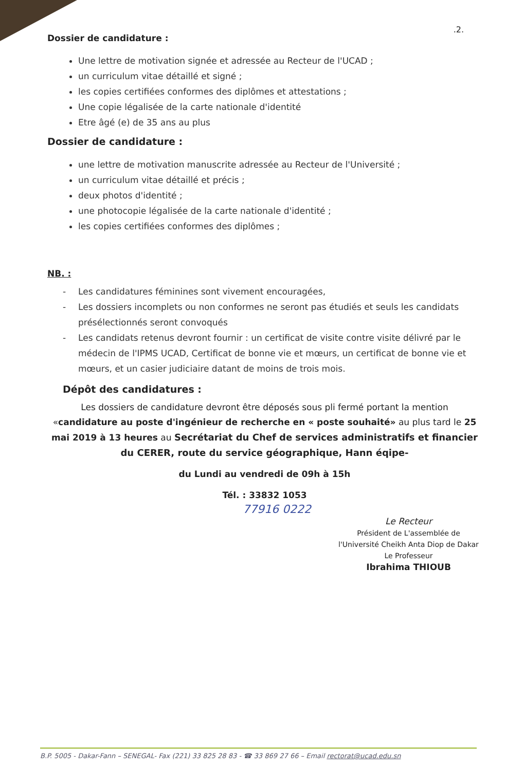.2.
Dossier de candidature :
Une lettre de motivation signée et adressée au Recteur de l'UCAD ;
un curriculum vitae détaillé et signé ;
les copies certifiées conformes des diplômes et attestations ;
Une copie légalisée de la carte nationale d'identité
Etre âgé (e) de 35 ans au plus
Dossier de candidature :
une lettre de motivation manuscrite adressée au Recteur de l'Université ;
un curriculum vitae détaillé et précis ;
deux photos d'identité ;
une photocopie légalisée de la carte nationale d'identité ;
les copies certifiées conformes des diplômes ;
NB. :
- Les candidatures féminines sont vivement encouragées,
- Les dossiers incomplets ou non conformes ne seront pas étudiés et seuls les candidats présélectionnés seront convoqués
- Les candidats retenus devront fournir : un certificat de visite contre visite délivré par le médecin de l'IPMS UCAD, Certificat de bonne vie et mœurs, un certificat de bonne vie et mœurs, et un casier judiciaire datant de moins de trois mois.
Dépôt des candidatures :
Les dossiers de candidature devront être déposés sous pli fermé portant la mention «candidature au poste d'ingénieur de recherche en « poste souhaité» au plus tard le 25 mai 2019 à 13 heures au Secrétariat du Chef de services administratifs et financier du CERER, route du service géographique, Hann éqipe-
du Lundi au vendredi de 09h à 15h
Tél. : 33832 1053
77916 0222
Le Recteur
Président de L'assemblée de
l'Université Cheikh Anta Diop de Dakar
Le Professeur
Ibrahima THIOUB
B.P. 5005 - Dakar-Fann – SENEGAL- Fax (221) 33 825 28 83 - ☎ 33 869 27 66 – Email rectorat@ucad.edu.sn